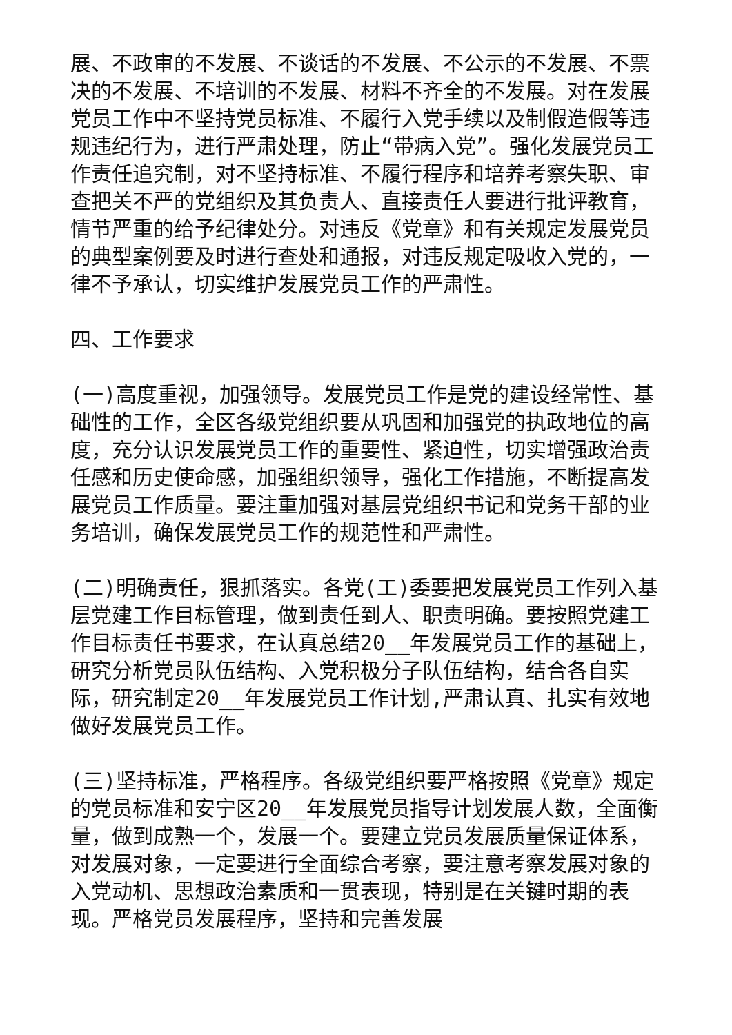展、不政审的不发展、不谈话的不发展、不公示的不发展、不票决的不发展、不培训的不发展、材料不齐全的不发展。对在发展党员工作中不坚持党员标准、不履行入党手续以及制假造假等违规违纪行为，进行严肃处理，防止“带病入党”。强化发展党员工作责任追究制，对不坚持标准、不履行程序和培养考察失职、审查把关不严的党组织及其负责人、直接责任人要进行批评教育，情节严重的给予纪律处分。对违反《党章》和有关规定发展党员的典型案例要及时进行查处和通报，对违反规定吸收入党的，一律不予承认，切实维护发展党员工作的严肃性。
四、工作要求
(一)高度重视，加强领导。发展党员工作是党的建设经常性、基础性的工作，全区各级党组织要从巩固和加强党的执政地位的高度，充分认识发展党员工作的重要性、紧迫性，切实增强政治责任感和历史使命感，加强组织领导，强化工作措施，不断提高发展党员工作质量。要注重加强对基层党组织书记和党务干部的业务培训，确保发展党员工作的规范性和严肃性。
(二)明确责任，狠抓落实。各党(工)委要把发展党员工作列入基层党建工作目标管理，做到责任到人、职责明确。要按照党建工作目标责任书要求，在认真总结20__年发展党员工作的基础上，研究分析党员队伍结构、入党积极分子队伍结构，结合各自实际，研究制定20__年发展党员工作计划,严肃认真、扎实有效地做好发展党员工作。
(三)坚持标准，严格程序。各级党组织要严格按照《党章》规定的党员标准和安宁区20__年发展党员指导计划发展人数，全面衡量，做到成熟一个，发展一个。要建立党员发展质量保证体系，对发展对象，一定要进行全面综合考察，要注意考察发展对象的入党动机、思想政治素质和一贯表现，特别是在关键时期的表现。严格党员发展程序，坚持和完善发展